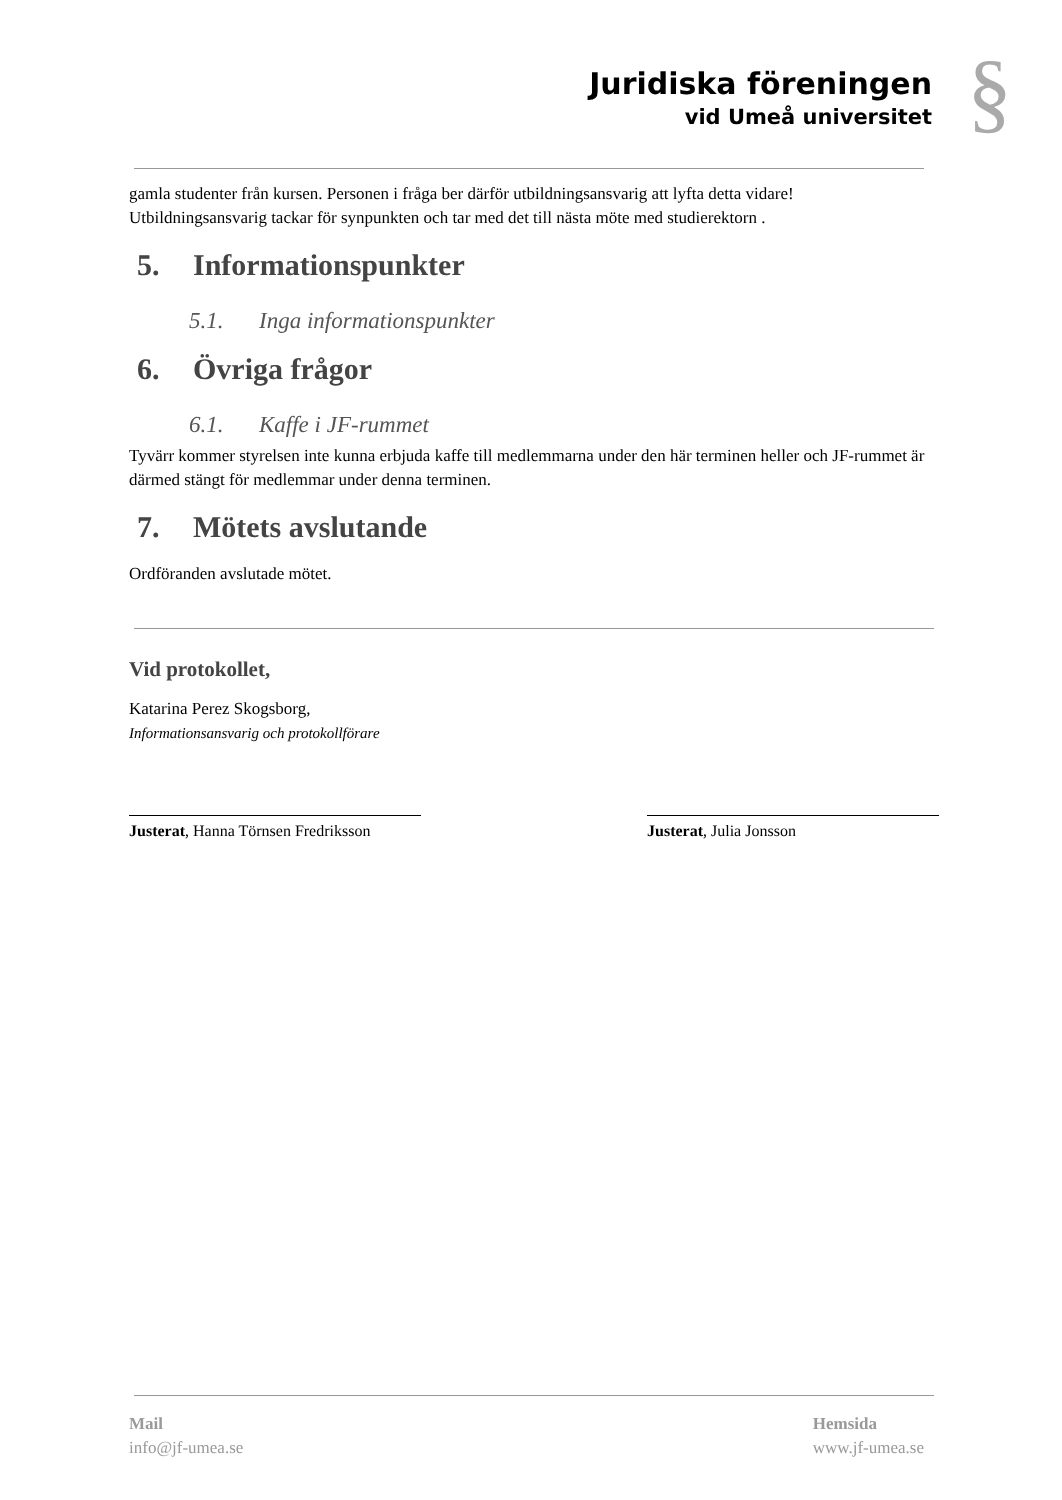Juridiska föreningen
vid Umeå universitet
§
gamla studenter från kursen. Personen i fråga ber därför utbildningsansvarig att lyfta detta vidare! Utbildningsansvarig tackar för synpunkten och tar med det till nästa möte med studierektorn .
5. Informationspunkter
5.1. Inga informationspunkter
6. Övriga frågor
6.1. Kaffe i JF-rummet
Tyvärr kommer styrelsen inte kunna erbjuda kaffe till medlemmarna under den här terminen heller och JF-rummet är därmed stängt för medlemmar under denna terminen.
7. Mötets avslutande
Ordföranden avslutade mötet.
Vid protokollet,
Katarina Perez Skogsborg,
Informationsansvarig och protokollförare
Justerat, Hanna Törnsen Fredriksson
Justerat, Julia Jonsson
Mail
info@jf-umea.se
Hemsida
www.jf-umea.se